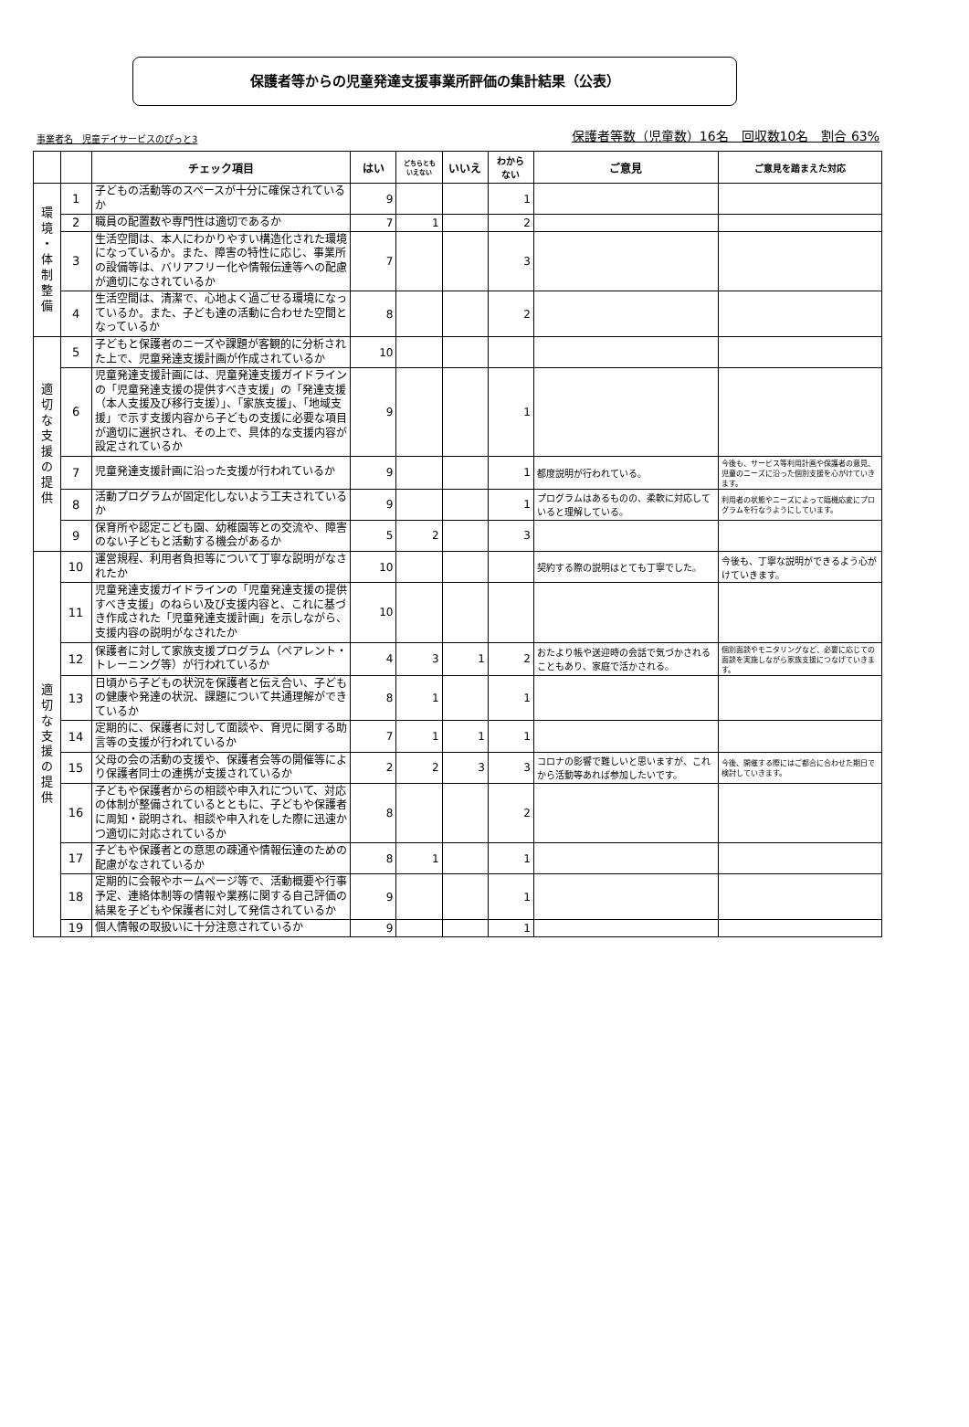保護者等からの児童発達支援事業所評価の集計結果（公表）
事業者名　児童デイサービスのぴっと3 保護者等数（児童数）16名　回収数10名　割合 63%
| | | チェック項目 | はい | どちらとも いえない | いいえ | わから ない | ご意見 | ご意見を踏まえた対応 |
| --- | --- | --- | --- | --- | --- | --- | --- | --- |
| 環 境 ・ 体 制 整 備 | 1 | 子どもの活動等のスペースが十分に確保されているか | 9 | | | 1 | | |
| | 2 | 職員の配置数や専門性は適切であるか | 7 | 1 | | 2 | | |
| | 3 | 生活空間は、本人にわかりやすい構造化された環境になっているか。また、障害の特性に応じ、事業所の設備等は、バリアフリー化や情報伝達等への配慮が適切になされているか | 7 | | | 3 | | |
| | 4 | 生活空間は、清潔で、心地よく過ごせる環境になっているか。また、子ども達の活動に合わせた空間となっているか | 8 | | | 2 | | |
| 適 切 な 支 援 の 提 供 | 5 | 子どもと保護者のニーズや課題が客観的に分析された上で、児童発達支援計画が作成されているか | 10 | | | | | |
| | 6 | 児童発達支援計画には、児童発達支援ガイドラインの「児童発達支援の提供すべき支援」の「発達支援（本人支援及び移行支援）」、「家族支援」、「地域支援」で示す支援内容から子どもの支援に必要な項目が適切に選択され、その上で、具体的な支援内容が設定されているか | 9 | | | 1 | | |
| | 7 | 児童発達支援計画に沿った支援が行われているか | 9 | | | 1 | 都度説明が行われている。 | 今後も、サービス等利用計画や保護者の意見、児童のニーズに沿った個別支援を心がけていきます。 |
| | 8 | 活動プログラムが固定化しないよう工夫されているか | 9 | | | 1 | プログラムはあるものの、柔軟に対応していると理解している。 | 利用者の状態やニーズによって臨機応変にプログラムを行なうようにしています。 |
| | 9 | 保育所や認定こども園、幼稚園等との交流や、障害のない子どもと活動する機会があるか | 5 | 2 | | 3 | | |
| 適 切 な 支 援 の 提 供 | 10 | 運営規程、利用者負担等について丁寧な説明がなされたか | 10 | | | | 契約する際の説明はとても丁寧でした。 | 今後も、丁寧な説明ができるよう心がけていきます。 |
| | 11 | 児童発達支援ガイドラインの「児童発達支援の提供すべき支援」のねらい及び支援内容と、これに基づき作成された「児童発達支援計画」を示しながら、支援内容の説明がなされたか | 10 | | | | | |
| | 12 | 保護者に対して家族支援プログラム（ペアレント・トレーニング等）が行われているか | 4 | 3 | 1 | 2 | おたより帳や送迎時の会話で気づかされることもあり、家庭で活かされる。 | 個別面談やモニタリングなど、必要に応じての面談を実施しながら家族支援につなげていきます。 |
| | 13 | 日頃から子どもの状況を保護者と伝え合い、子どもの健康や発達の状況、課題について共通理解ができているか | 8 | 1 | | 1 | | |
| | 14 | 定期的に、保護者に対して面談や、育児に関する助言等の支援が行われているか | 7 | 1 | 1 | 1 | | |
| | 15 | 父母の会の活動の支援や、保護者会等の開催等により保護者同士の連携が支援されているか | 2 | 2 | 3 | 3 | コロナの影響で難しいと思いますが、これから活動等あれば参加したいです。 | 今後、開催する際にはご都合に合わせた期日で検討していきます。 |
| | 16 | 子どもや保護者からの相談や申入れについて、対応の体制が整備されているとともに、子どもや保護者に周知・説明され、相談や申入れをした際に迅速かつ適切に対応されているか | 8 | | | 2 | | |
| | 17 | 子どもや保護者との意思の疎通や情報伝達のための配慮がなされているか | 8 | 1 | | 1 | | |
| | 18 | 定期的に会報やホームページ等で、活動概要や行事予定、連絡体制等の情報や業務に関する自己評価の結果を子どもや保護者に対して発信されているか | 9 | | | 1 | | |
| | 19 | 個人情報の取扱いに十分注意されているか | 9 | | | 1 | | |